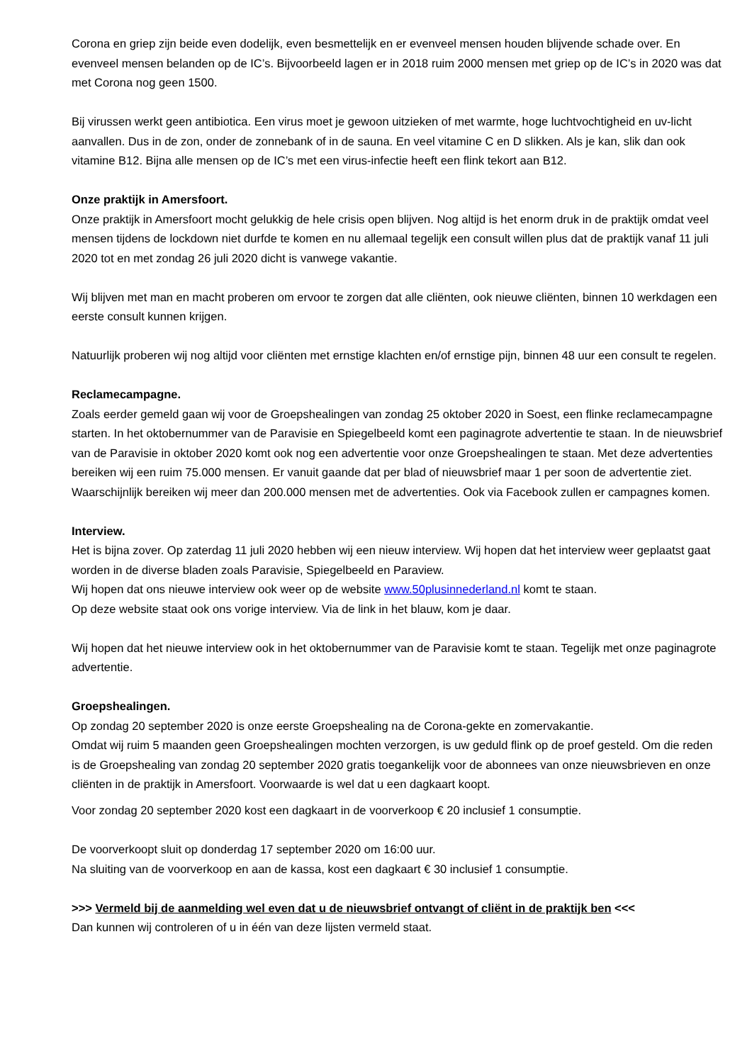Corona en griep zijn beide even dodelijk, even besmettelijk en er evenveel mensen houden blijvende schade over. En evenveel mensen belanden op de IC’s. Bijvoorbeeld lagen er in 2018 ruim 2000 mensen met griep op de IC’s in 2020 was dat met Corona nog geen 1500.
Bij virussen werkt geen antibiotica. Een virus moet je gewoon uitzieken of met warmte, hoge luchtvochtigheid en uv-licht aanvallen. Dus in de zon, onder de zonnebank of in de sauna. En veel vitamine C en D slikken. Als je kan, slik dan ook vitamine B12. Bijna alle mensen op de IC’s met een virus-infectie heeft een flink tekort aan B12.
Onze praktijk in Amersfoort.
Onze praktijk in Amersfoort mocht gelukkig de hele crisis open blijven. Nog altijd is het enorm druk in de praktijk omdat veel mensen tijdens de lockdown niet durfde te komen en nu allemaal tegelijk een consult willen plus dat de praktijk vanaf 11 juli 2020 tot en met zondag 26 juli 2020 dicht is vanwege vakantie.
Wij blijven met man en macht proberen om ervoor te zorgen dat alle cliënten, ook nieuwe cliënten, binnen 10 werkdagen een eerste consult kunnen krijgen.
Natuurlijk proberen wij nog altijd voor cliënten met ernstige klachten en/of ernstige pijn, binnen 48 uur een consult te regelen.
Reclamecampagne.
Zoals eerder gemeld gaan wij voor de Groepshealingen van zondag 25 oktober 2020 in Soest, een flinke reclamecampagne starten. In het oktobernummer van de Paravisie en Spiegelbeeld komt een paginagrote advertentie te staan. In de nieuwsbrief van de Paravisie in oktober 2020 komt ook nog een advertentie voor onze Groepshealingen te staan. Met deze advertenties bereiken wij een ruim 75.000 mensen. Er vanuit gaande dat per blad of nieuwsbrief maar 1 per soon de advertentie ziet. Waarschijnlijk bereiken wij meer dan 200.000 mensen met de advertenties. Ook via Facebook zullen er campagnes komen.
Interview.
Het is bijna zover. Op zaterdag 11 juli 2020 hebben wij een nieuw interview. Wij hopen dat het interview weer geplaatst gaat worden in de diverse bladen zoals Paravisie, Spiegelbeeld en Paraview.
Wij hopen dat ons nieuwe interview ook weer op de website www.50plusinnederland.nl komt te staan.
Op deze website staat ook ons vorige interview. Via de link in het blauw, kom je daar.
Wij hopen dat het nieuwe interview ook in het oktobernummer van de Paravisie komt te staan. Tegelijk met onze paginagrote advertentie.
Groepshealingen.
Op zondag 20 september 2020 is onze eerste Groepshealing na de Corona-gekte en zomervakantie.
Omdat wij ruim 5 maanden geen Groepshealingen mochten verzorgen, is uw geduld flink op de proef gesteld. Om die reden is de Groepshealing van zondag 20 september 2020 gratis toegankelijk voor de abonnees van onze nieuwsbrieven en onze cliënten in de praktijk in Amersfoort. Voorwaarde is wel dat u een dagkaart koopt.
Voor zondag 20 september 2020 kost een dagkaart in de voorverkoop € 20 inclusief 1 consumptie.
De voorverkoopt sluit op donderdag 17 september 2020 om 16:00 uur.
Na sluiting van de voorverkoop en aan de kassa, kost een dagkaart € 30 inclusief 1 consumptie.
>>> Vermeld bij de aanmelding wel even dat u de nieuwsbrief ontvangt of cliënt in de praktijk ben <<<
Dan kunnen wij controleren of u in één van deze lijsten vermeld staat.